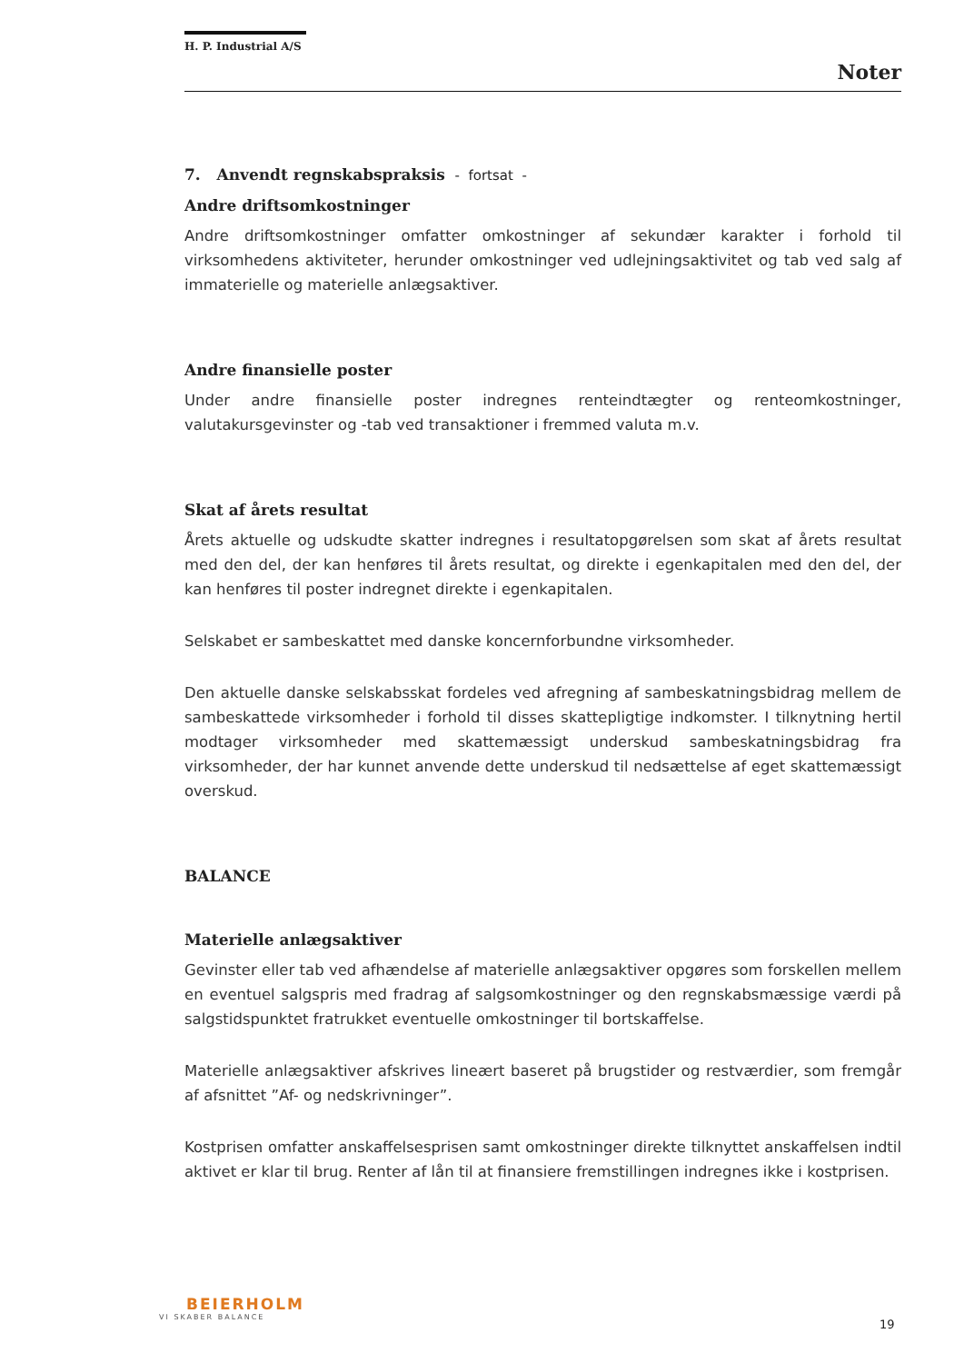H. P. Industrial A/S
Noter
7. Anvendt regnskabspraksis - fortsat -
Andre driftsomkostninger
Andre driftsomkostninger omfatter omkostninger af sekundær karakter i forhold til virksomhedens aktiviteter, herunder omkostninger ved udlejningsaktivitet og tab ved salg af immaterielle og materielle anlægsaktiver.
Andre finansielle poster
Under andre finansielle poster indregnes renteindtægter og renteomkostninger, valutakursgevinster og -tab ved transaktioner i fremmed valuta m.v.
Skat af årets resultat
Årets aktuelle og udskudte skatter indregnes i resultatopgørelsen som skat af årets resultat med den del, der kan henføres til årets resultat, og direkte i egenkapitalen med den del, der kan henføres til poster indregnet direkte i egenkapitalen.
Selskabet er sambeskattet med danske koncernforbundne virksomheder.
Den aktuelle danske selskabsskat fordeles ved afregning af sambeskatningsbidrag mellem de sambeskattede virksomheder i forhold til disses skattepligtige indkomster. I tilknytning hertil modtager virksomheder med skattemæssigt underskud sambeskatningsbidrag fra virksomheder, der har kunnet anvende dette underskud til nedsættelse af eget skattemæssigt overskud.
BALANCE
Materielle anlægsaktiver
Gevinster eller tab ved afhændelse af materielle anlægsaktiver opgøres som forskellen mellem en eventuel salgspris med fradrag af salgsomkostninger og den regnskabsmæssige værdi på salgstidspunktet fratrukket eventuelle omkostninger til bortskaffelse.
Materielle anlægsaktiver afskrives lineært baseret på brugstider og restværdier, som fremgår af afsnittet ”Af- og nedskrivninger”.
Kostprisen omfatter anskaffelsesprisen samt omkostninger direkte tilknyttet anskaffelsen indtil aktivet er klar til brug. Renter af lån til at finansiere fremstillingen indregnes ikke i kostprisen.
BEIERHOLM
VI SKABER BALANCE
19